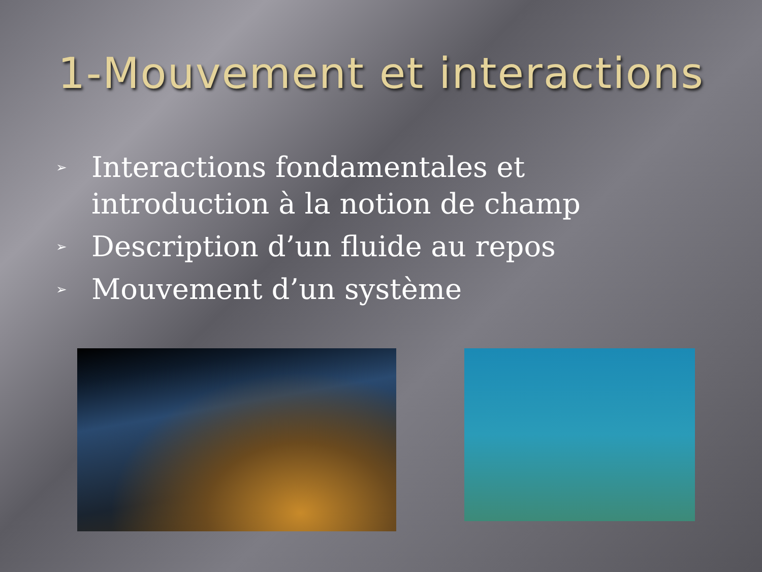1-Mouvement et interactions
➢ Interactions fondamentales et introduction à la notion de champ
➢ Description d’un fluide au repos
➢ Mouvement d’un système